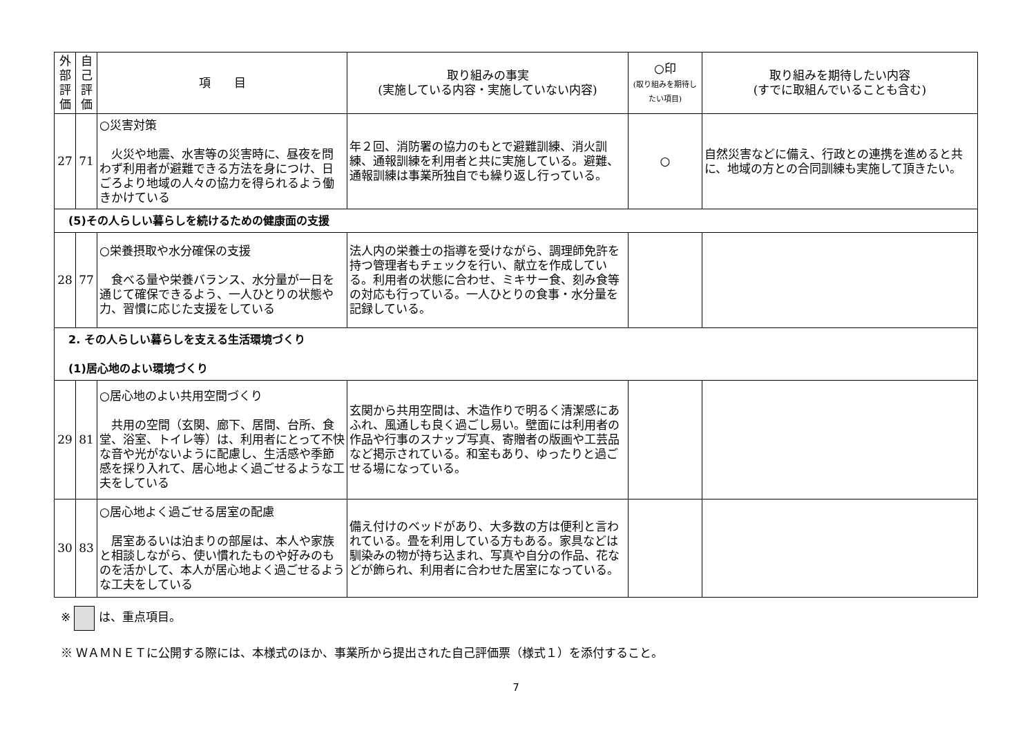| 外部評価 | 自己評価 | 項 目 | 取り組みの事実 (実施している内容・実施していない内容) | ○印 (取り組みを期待したい項目) | 取り組みを期待したい内容 (すでに取組んでいることも含む) |
| --- | --- | --- | --- | --- | --- |
| 27 | 71 | ○災害対策 火災や地震、水害等の災害時に、昼夜を問わず利用者が避難できる方法を身につけ、日ごろより地域の人々の協力を得られるよう働きかけている | 年２回、消防署の協力のもとで避難訓練、消火訓練、通報訓練を利用者と共に実施している。避難、通報訓練は事業所独自でも繰り返し行っている。 | ○ | 自然災害などに備え、行政との連携を進めると共に、地域の方との合同訓練も実施して頂きたい。 |
| (5)その人らしい暮らしを続けるための健康面の支援 | | | | | |
| 28 | 77 | ○栄養摂取や水分確保の支援 食べる量や栄養バランス、水分量が一日を通じて確保できるよう、一人ひとりの状態や力、習慣に応じた支援をしている | 法人内の栄養士の指導を受けながら、調理師免許を持つ管理者もチェックを行い、献立を作成している。利用者の状態に合わせ、ミキサー食、刻み食等の対応も行っている。一人ひとりの食事・水分量を記録している。 | | |
| 2. その人らしい暮らしを支える生活環境づくり (1)居心地のよい環境づくり | | | | | |
| 29 | 81 | ○居心地のよい共用空間づくり 共用の空間（玄関、廊下、居間、台所、食堂、浴室、トイレ等）は、利用者にとって不快な音や光がないように配慮し、生活感や季節感を採り入れて、居心地よく過ごせるような工夫をしている | 玄関から共用空間は、木造作りで明るく清潔感にあふれ、風通しも良く過ごし易い。壁面には利用者の作品や行事のスナップ写真、寄贈者の版画や工芸品など掲示されている。和室もあり、ゆったりと過ごせる場になっている。 | | |
| 30 | 83 | ○居心地よく過ごせる居室の配慮 居室あるいは泊まりの部屋は、本人や家族と相談しながら、使い慣れたものや好みのものを活かして、本人が居心地よく過ごせるような工夫をしている | 備え付けのベッドがあり、大多数の方は便利と言われている。畳を利用している方もある。家具などは馴染みの物が持ち込まれ、写真や自分の作品、花などが飾られ、利用者に合わせた居室になっている。 | | |
※ は、重点項目。
※ ＷＡＭＮＥＴに公開する際には、本様式のほか、事業所から提出された自己評価票（様式１）を添付すること。
7